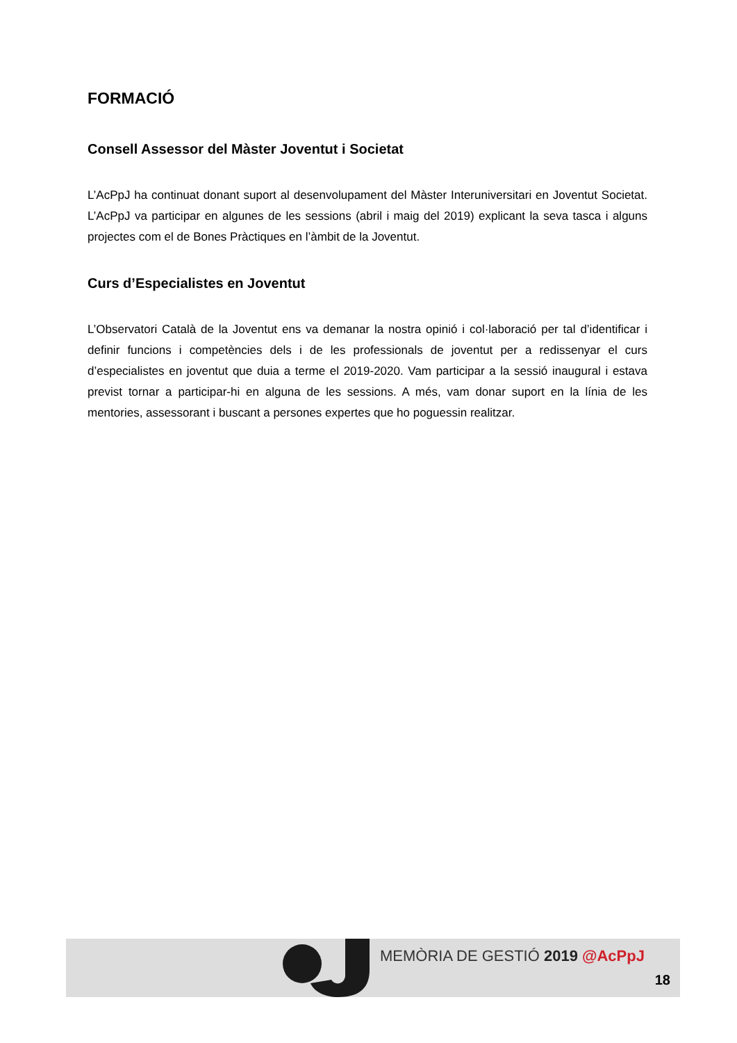FORMACIÓ
Consell Assessor del Màster Joventut i Societat
L’AcPpJ ha continuat donant suport al desenvolupament del Màster Interuniversitari en Joventut Societat. L’AcPpJ va participar en algunes de les sessions (abril i maig del 2019) explicant la seva tasca i alguns projectes com el de Bones Pràctiques en l’àmbit de la Joventut.
Curs d’Especialistes en Joventut
L’Observatori Català de la Joventut ens va demanar la nostra opinió i col·laboració per tal d’identificar i definir funcions i competències dels i de les professionals de joventut per a redissenyar el curs d’especialistes en joventut que duia a terme el 2019-2020. Vam participar a la sessió inaugural i estava previst tornar a participar-hi en alguna de les sessions. A més, vam donar suport en la línia de les mentories, assessorant i buscant a persones expertes que ho poguessin realitzar.
MEMÒRIA DE GESTIÓ 2019 @AcPpJ
18